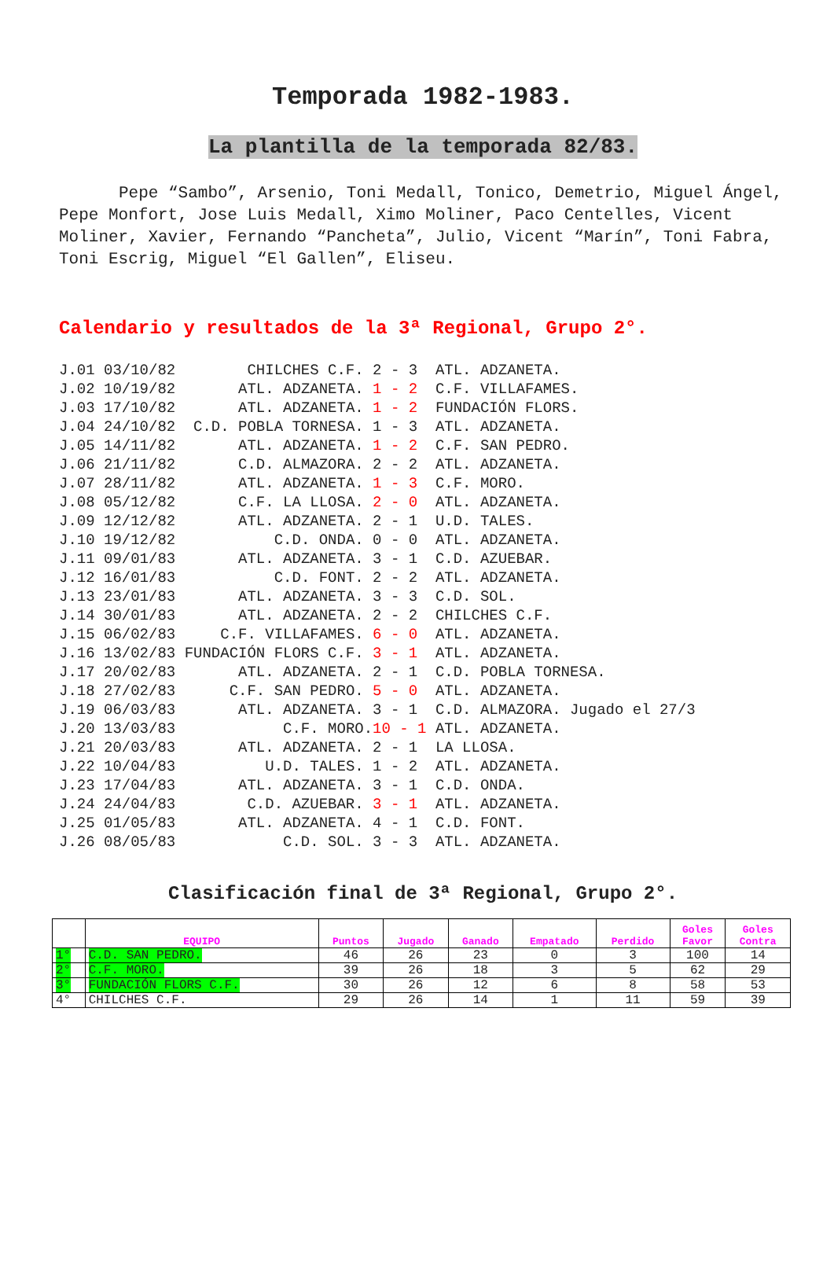Temporada 1982-1983.
La plantilla de la temporada 82/83.
Pepe “Sambo”, Arsenio, Toni Medall, Tonico, Demetrio, Miguel Ángel, Pepe Monfort, Jose Luis Medall, Ximo Moliner, Paco Centelles, Vicent Moliner, Xavier, Fernando “Pancheta”, Julio, Vicent “Marín”, Toni Fabra, Toni Escrig, Miguel “El Gallen”, Eliseu.
Calendario y resultados de la 3ª Regional, Grupo 2°.
| J.01 03/10/82 | CHILCHES C.F. | 2 - 3 | ATL. ADZANETA. |
| J.02 10/19/82 | ATL. ADZANETA. | 1 - 2 | C.F. VILLAFAMES. |
| J.03 17/10/82 | ATL. ADZANETA. | 1 - 2 | FUNDACIÓN FLORS. |
| J.04 24/10/82 | C.D. POBLA TORNESA. | 1 - 3 | ATL. ADZANETA. |
| J.05 14/11/82 | ATL. ADZANETA. | 1 - 2 | C.F. SAN PEDRO. |
| J.06 21/11/82 | C.D. ALMAZORA. | 2 - 2 | ATL. ADZANETA. |
| J.07 28/11/82 | ATL. ADZANETA. | 1 - 3 | C.F. MORO. |
| J.08 05/12/82 | C.F. LA LLOSA. | 2 - 0 | ATL. ADZANETA. |
| J.09 12/12/82 | ATL. ADZANETA. | 2 - 1 | U.D. TALES. |
| J.10 19/12/82 | C.D. ONDA. | 0 - 0 | ATL. ADZANETA. |
| J.11 09/01/83 | ATL. ADZANETA. | 3 - 1 | C.D. AZUEBAR. |
| J.12 16/01/83 | C.D. FONT. | 2 - 2 | ATL. ADZANETA. |
| J.13 23/01/83 | ATL. ADZANETA. | 3 - 3 | C.D. SOL. |
| J.14 30/01/83 | ATL. ADZANETA. | 2 - 2 | CHILCHES C.F. |
| J.15 06/02/83 | C.F. VILLAFAMES. | 6 - 0 | ATL. ADZANETA. |
| J.16 13/02/83 | FUNDACIÓN FLORS C.F. | 3 - 1 | ATL. ADZANETA. |
| J.17 20/02/83 | ATL. ADZANETA. | 2 - 1 | C.D. POBLA TORNESA. |
| J.18 27/02/83 | C.F. SAN PEDRO. | 5 - 0 | ATL. ADZANETA. |
| J.19 06/03/83 | ATL. ADZANETA. | 3 - 1 | C.D. ALMAZORA. Jugado el 27/3 |
| J.20 13/03/83 | C.F. MORO. | 10 - 1 | ATL. ADZANETA. |
| J.21 20/03/83 | ATL. ADZANETA. | 2 - 1 | LA LLOSA. |
| J.22 10/04/83 | U.D. TALES. | 1 - 2 | ATL. ADZANETA. |
| J.23 17/04/83 | ATL. ADZANETA. | 3 - 1 | C.D. ONDA. |
| J.24 24/04/83 | C.D. AZUEBAR. | 3 - 1 | ATL. ADZANETA. |
| J.25 01/05/83 | ATL. ADZANETA. | 4 - 1 | C.D. FONT. |
| J.26 08/05/83 | C.D. SOL. | 3 - 3 | ATL. ADZANETA. |
Clasificación final de 3ª Regional, Grupo 2°.
| | EQUIPO | Puntos | Jugado | Ganado | Empatado | Perdido | Goles Favor | Goles Contra |
| --- | --- | --- | --- | --- | --- | --- | --- | --- |
| 1° | C.D. SAN PEDRO. | 46 | 26 | 23 | 0 | 3 | 100 | 14 |
| 2° | C.F. MORO. | 39 | 26 | 18 | 3 | 5 | 62 | 29 |
| 3° | FUNDACIÓN FLORS C.F. | 30 | 26 | 12 | 6 | 8 | 58 | 53 |
| 4° | CHILCHES C.F. | 29 | 26 | 14 | 1 | 11 | 59 | 39 |